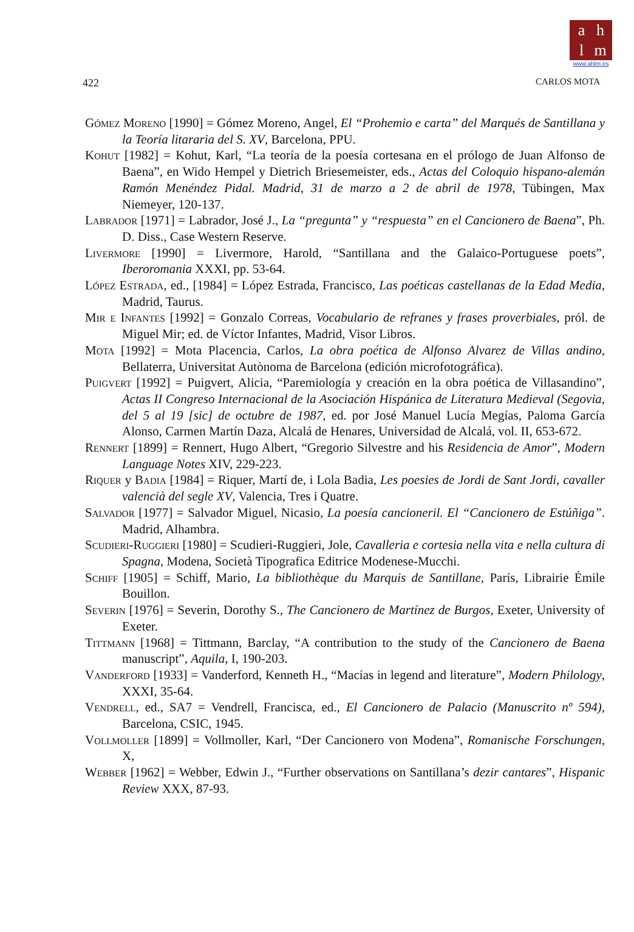ahlm
www.ahlm.es
422 CARLOS MOTA
Gómez Moreno [1990] = Gómez Moreno, Angel, El “Prohemio e carta” del Marqués de Santillana y la Teoría litararia del S. XV, Barcelona, PPU.
Kohut [1982] = Kohut, Karl, “La teoría de la poesía cortesana en el prólogo de Juan Alfonso de Baena”, en Wido Hempel y Dietrich Briesemeister, eds., Actas del Coloquio hispano-alemán Ramón Menéndez Pidal. Madrid, 31 de marzo a 2 de abril de 1978, Tübingen, Max Niemeyer, 120-137.
Labrador [1971] = Labrador, José J., La “pregunta” y “respuesta” en el Cancionero de Baena”, Ph. D. Diss., Case Western Reserve.
Livermore [1990] = Livermore, Harold, “Santillana and the Galaico-Portuguese poets”, Iberoromania XXXI, pp. 53-64.
López Estrada, ed., [1984] = López Estrada, Francisco, Las poéticas castellanas de la Edad Media, Madrid, Taurus.
Mir e Infantes [1992] = Gonzalo Correas, Vocabulario de refranes y frases proverbiales, pról. de Miguel Mir; ed. de Víctor Infantes, Madrid, Visor Libros.
Mota [1992] = Mota Placencia, Carlos, La obra poética de Alfonso Alvarez de Villas andino, Bellaterra, Universitat Autònoma de Barcelona (edición microfotográfica).
Puigvert [1992] = Puigvert, Alicia, “Paremiología y creación en la obra poética de Villasandino”, Actas II Congreso Internacional de la Asociación Hispánica de Literatura Medieval (Segovia, del 5 al 19 [sic] de octubre de 1987, ed. por José Manuel Lucía Megías, Paloma García Alonso, Carmen Martín Daza, Alcalá de Henares, Universidad de Alcalá, vol. II, 653-672.
Rennert [1899] = Rennert, Hugo Albert, “Gregorio Silvestre and his Residencia de Amor”, Modern Language Notes XIV, 229-223.
Riquer y Badia [1984] = Riquer, Martí de, i Lola Badia, Les poesies de Jordi de Sant Jordi, cavaller valencià del segle XV, Valencia, Tres i Quatre.
Salvador [1977] = Salvador Miguel, Nicasio, La poesía cancioneril. El “Cancionero de Estúñiga”. Madrid, Alhambra.
Scudieri-Ruggieri [1980] = Scudieri-Ruggieri, Jole, Cavalleria e cortesia nella vita e nella cultura di Spagna, Modena, Società Tipografica Editrice Modenese-Mucchi.
Schiff [1905] = Schiff, Mario, La bibliothèque du Marquis de Santillane, París, Librairie Émile Bouillon.
Severin [1976] = Severin, Dorothy S., The Cancionero de Martínez de Burgos, Exeter, University of Exeter.
Tittmann [1968] = Tittmann, Barclay, “A contribution to the study of the Cancionero de Baena manuscript”, Aquila, I, 190-203.
Vanderford [1933] = Vanderford, Kenneth H., “Macías in legend and literature”, Modern Philology, XXXI, 35-64.
Vendrell, ed., SA7 = Vendrell, Francisca, ed., El Cancionero de Palacio (Manuscrito nº 594), Barcelona, CSIC, 1945.
Vollmoller [1899] = Vollmoller, Karl, “Der Cancionero von Modena”, Romanische Forschungen, X,
Webber [1962] = Webber, Edwin J., “Further observations on Santillana’s dezir cantares”, Hispanic Review XXX, 87-93.